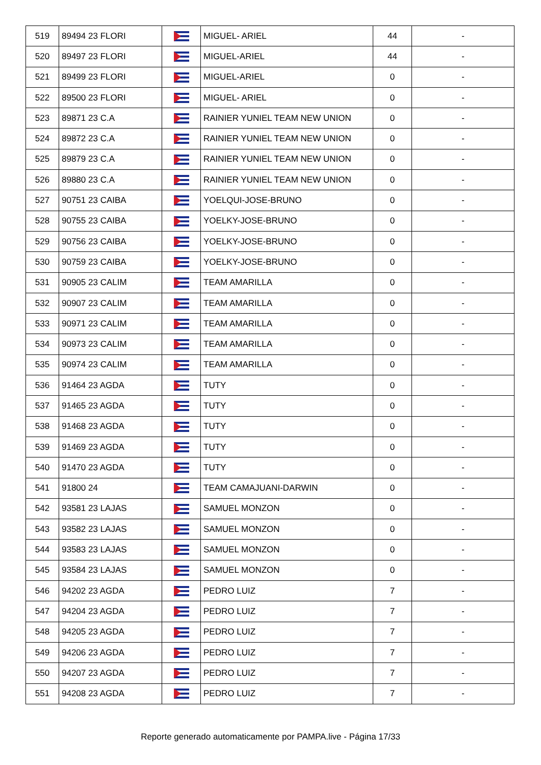| 519 | 89494 23 FLORI | | MIGUEL- ARIEL | 44 | - |
| 520 | 89497 23 FLORI | | MIGUEL-ARIEL | 44 | - |
| 521 | 89499 23 FLORI | | MIGUEL-ARIEL | 0 | - |
| 522 | 89500 23 FLORI | | MIGUEL- ARIEL | 0 | - |
| 523 | 89871 23 C.A | | RAINIER YUNIEL TEAM NEW UNION | 0 | - |
| 524 | 89872 23 C.A | | RAINIER YUNIEL TEAM NEW UNION | 0 | - |
| 525 | 89879 23 C.A | | RAINIER YUNIEL TEAM NEW UNION | 0 | - |
| 526 | 89880 23 C.A | | RAINIER YUNIEL TEAM NEW UNION | 0 | - |
| 527 | 90751 23 CAIBA | | YOELQUI-JOSE-BRUNO | 0 | - |
| 528 | 90755 23 CAIBA | | YOELKY-JOSE-BRUNO | 0 | - |
| 529 | 90756 23 CAIBA | | YOELKY-JOSE-BRUNO | 0 | - |
| 530 | 90759 23 CAIBA | | YOELKY-JOSE-BRUNO | 0 | - |
| 531 | 90905 23 CALIM | | TEAM AMARILLA | 0 | - |
| 532 | 90907 23 CALIM | | TEAM AMARILLA | 0 | - |
| 533 | 90971 23 CALIM | | TEAM AMARILLA | 0 | - |
| 534 | 90973 23 CALIM | | TEAM AMARILLA | 0 | - |
| 535 | 90974 23 CALIM | | TEAM AMARILLA | 0 | - |
| 536 | 91464 23 AGDA | | TUTY | 0 | - |
| 537 | 91465 23 AGDA | | TUTY | 0 | - |
| 538 | 91468 23 AGDA | | TUTY | 0 | - |
| 539 | 91469 23 AGDA | | TUTY | 0 | - |
| 540 | 91470 23 AGDA | | TUTY | 0 | - |
| 541 | 91800 24 | | TEAM CAMAJUANI-DARWIN | 0 | - |
| 542 | 93581 23 LAJAS | | SAMUEL MONZON | 0 | - |
| 543 | 93582 23 LAJAS | | SAMUEL MONZON | 0 | - |
| 544 | 93583 23 LAJAS | | SAMUEL MONZON | 0 | - |
| 545 | 93584 23 LAJAS | | SAMUEL MONZON | 0 | - |
| 546 | 94202 23 AGDA | | PEDRO LUIZ | 7 | - |
| 547 | 94204 23 AGDA | | PEDRO LUIZ | 7 | - |
| 548 | 94205 23 AGDA | | PEDRO LUIZ | 7 | - |
| 549 | 94206 23 AGDA | | PEDRO LUIZ | 7 | - |
| 550 | 94207 23 AGDA | | PEDRO LUIZ | 7 | - |
| 551 | 94208 23 AGDA | | PEDRO LUIZ | 7 | - |
Reporte generado automaticamente por PAMPA.live - Página 17/33